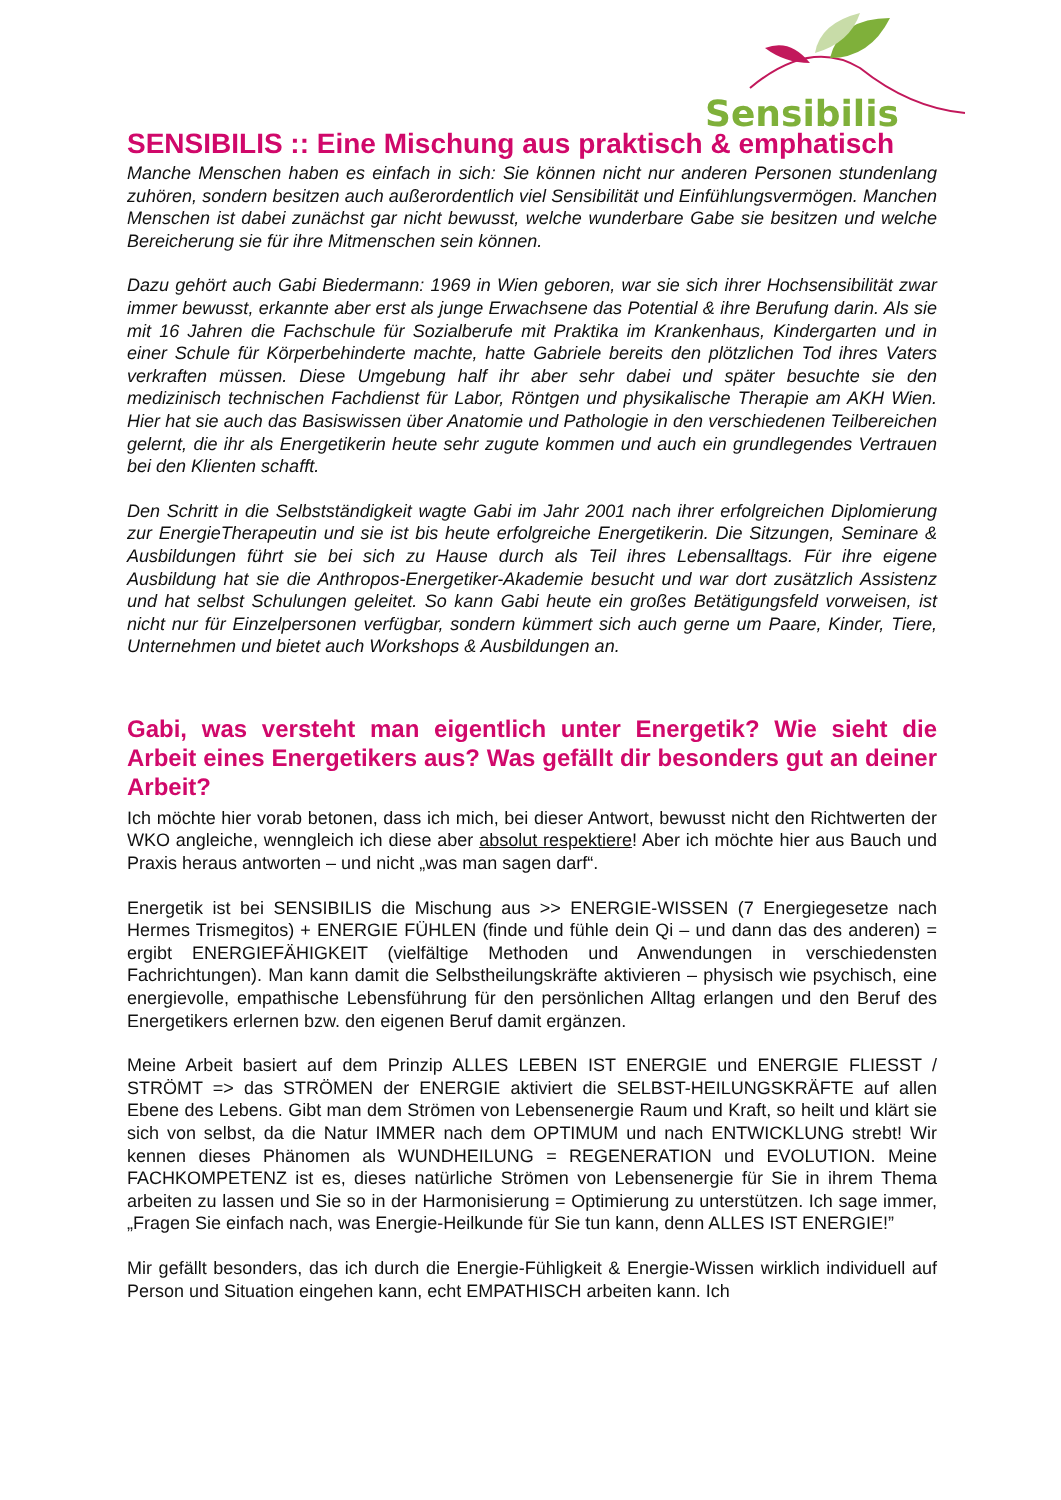Sensibilis
SENSIBILIS :: Eine Mischung aus praktisch & emphatisch
Manche Menschen haben es einfach in sich: Sie können nicht nur anderen Personen stundenlang zuhören, sondern besitzen auch außerordentlich viel Sensibilität und Einfühlungsvermögen. Manchen Menschen ist dabei zunächst gar nicht bewusst, welche wunderbare Gabe sie besitzen und welche Bereicherung sie für ihre Mitmenschen sein können.
Dazu gehört auch Gabi Biedermann: 1969 in Wien geboren, war sie sich ihrer Hochsensibilität zwar immer bewusst, erkannte aber erst als junge Erwachsene das Potential & ihre Berufung darin. Als sie mit 16 Jahren die Fachschule für Sozialberufe mit Praktika im Krankenhaus, Kindergarten und in einer Schule für Körperbehinderte machte, hatte Gabriele bereits den plötzlichen Tod ihres Vaters verkraften müssen. Diese Umgebung half ihr aber sehr dabei und später besuchte sie den medizinisch technischen Fachdienst für Labor, Röntgen und physikalische Therapie am AKH Wien. Hier hat sie auch das Basiswissen über Anatomie und Pathologie in den verschiedenen Teilbereichen gelernt, die ihr als Energetikerin heute sehr zugute kommen und auch ein grundlegendes Vertrauen bei den Klienten schafft.
Den Schritt in die Selbstständigkeit wagte Gabi im Jahr 2001 nach ihrer erfolgreichen Diplomierung zur EnergieTherapeutin und sie ist bis heute erfolgreiche Energetikerin. Die Sitzungen, Seminare & Ausbildungen führt sie bei sich zu Hause durch als Teil ihres Lebensalltags. Für ihre eigene Ausbildung hat sie die Anthropos-Energetiker-Akademie besucht und war dort zusätzlich Assistenz und hat selbst Schulungen geleitet. So kann Gabi heute ein großes Betätigungsfeld vorweisen, ist nicht nur für Einzelpersonen verfügbar, sondern kümmert sich auch gerne um Paare, Kinder, Tiere, Unternehmen und bietet auch Workshops & Ausbildungen an.
Gabi, was versteht man eigentlich unter Energetik? Wie sieht die Arbeit eines Energetikers aus? Was gefällt dir besonders gut an deiner Arbeit?
Ich möchte hier vorab betonen, dass ich mich, bei dieser Antwort, bewusst nicht den Richtwerten der WKO angleiche, wenngleich ich diese aber absolut respektiere! Aber ich möchte hier aus Bauch und Praxis heraus antworten – und nicht „was man sagen darf“.
Energetik ist bei SENSIBILIS die Mischung aus >> ENERGIE-WISSEN (7 Energiegesetze nach Hermes Trismegitos) + ENERGIE FÜHLEN (finde und fühle dein Qi – und dann das des anderen) = ergibt ENERGIEFÄHIGKEIT (vielfältige Methoden und Anwendungen in verschiedensten Fachrichtungen). Man kann damit die Selbstheilungskräfte aktivieren – physisch wie psychisch, eine energievolle, empathische Lebensführung für den persönlichen Alltag erlangen und den Beruf des Energetikers erlernen bzw. den eigenen Beruf damit ergänzen.
Meine Arbeit basiert auf dem Prinzip ALLES LEBEN IST ENERGIE und ENERGIE FLIESST / STRÖMT => das STRÖMEN der ENERGIE aktiviert die SELBST-HEILUNGSKRÄFTE auf allen Ebene des Lebens. Gibt man dem Strömen von Lebensenergie Raum und Kraft, so heilt und klärt sie sich von selbst, da die Natur IMMER nach dem OPTIMUM und nach ENTWICKLUNG strebt! Wir kennen dieses Phänomen als WUNDHEILUNG = REGENERATION und EVOLUTION. Meine FACHKOMPETENZ ist es, dieses natürliche Strömen von Lebensenergie für Sie in ihrem Thema arbeiten zu lassen und Sie so in der Harmonisierung = Optimierung zu unterstützen. Ich sage immer, „Fragen Sie einfach nach, was Energie-Heilkunde für Sie tun kann, denn ALLES IST ENERGIE!”
Mir gefällt besonders, das ich durch die Energie-Fühligkeit & Energie-Wissen wirklich individuell auf Person und Situation eingehen kann, echt EMPATHISCH arbeiten kann. Ich